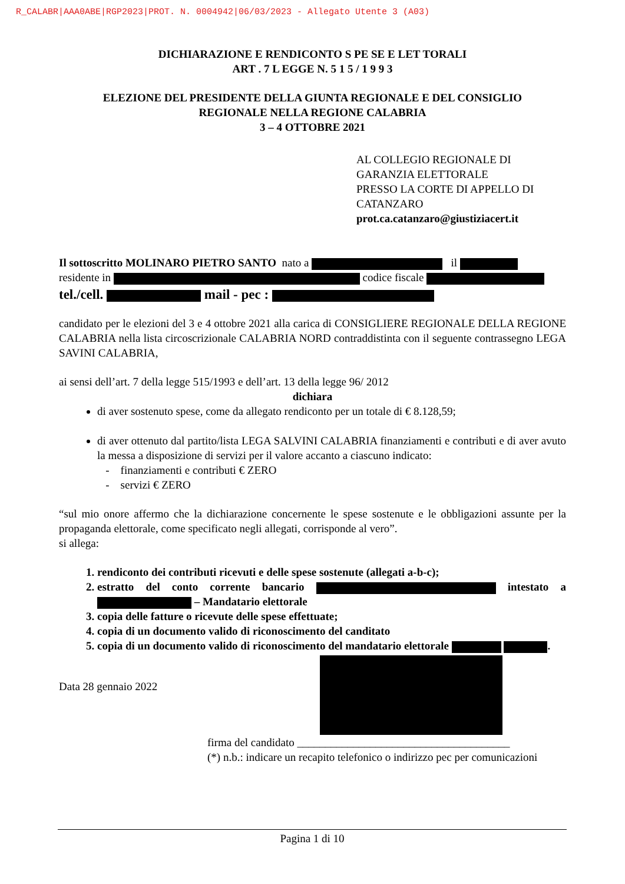R_CALABR|AAA0ABE|RGP2023|PROT. N. 0004942|06/03/2023 - Allegato Utente 3 (A03)
DICHIARAZIONE E RENDICONTO S PE SE E LET TORALI
ART . 7 L EGGE N. 5 1 5 / 1 9 9 3
ELEZIONE DEL PRESIDENTE DELLA GIUNTA REGIONALE E DEL CONSIGLIO
REGIONALE NELLA REGIONE CALABRIA
3 – 4 OTTOBRE 2021
AL COLLEGIO REGIONALE DI
GARANZIA ELETTORALE
PRESSO LA CORTE DI APPELLO DI
CATANZARO
prot.ca.catanzaro@giustiziacert.it
Il sottoscritto MOLINARO PIETRO SANTO nato a il
residente in codice fiscale
tel./cell. mail - pec :
candidato per le elezioni del 3 e 4 ottobre 2021 alla carica di CONSIGLIERE REGIONALE DELLA REGIONE CALABRIA nella lista circoscrizionale CALABRIA NORD contraddistinta con il seguente contrassegno LEGA SAVINI CALABRIA,
ai sensi dell’art. 7 della legge 515/1993 e dell’art. 13 della legge 96/ 2012
dichiara
di aver sostenuto spese, come da allegato rendiconto per un totale di € 8.128,59;
di aver ottenuto dal partito/lista LEGA SALVINI CALABRIA finanziamenti e contributi e di aver avuto la messa a disposizione di servizi per il valore accanto a ciascuno indicato:
- finanziamenti e contributi € ZERO
- servizi € ZERO
“sul mio onore affermo che la dichiarazione concernente le spese sostenute e le obbligazioni assunte per la propaganda elettorale, come specificato negli allegati, corrisponde al vero”.
si allega:
1. rendiconto dei contributi ricevuti e delle spese sostenute (allegati a-b-c);
2. estratto del conto corrente bancario intestato a – Mandatario elettorale
3. copia delle fatture o ricevute delle spese effettuate;
4. copia di un documento valido di riconoscimento del canditato
5. copia di un documento valido di riconoscimento del mandatario elettorale .
Data 28 gennaio 2022
firma del candidato ______________________________________
(*) n.b.: indicare un recapito telefonico o indirizzo pec per comunicazioni
Pagina 1 di 10